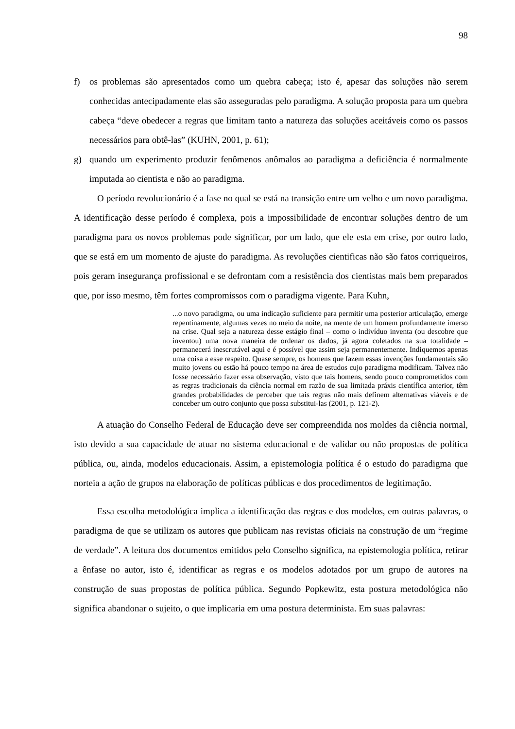98
f) os problemas são apresentados como um quebra cabeça; isto é, apesar das soluções não serem conhecidas antecipadamente elas são asseguradas pelo paradigma. A solução proposta para um quebra cabeça “deve obedecer a regras que limitam tanto a natureza das soluções aceitáveis como os passos necessários para obtê-las” (KUHN, 2001, p. 61);
g) quando um experimento produzir fenômenos anômalos ao paradigma a deficiência é normalmente imputada ao cientista e não ao paradigma.
O período revolucionário é a fase no qual se está na transição entre um velho e um novo paradigma. A identificação desse período é complexa, pois a impossibilidade de encontrar soluções dentro de um paradigma para os novos problemas pode significar, por um lado, que ele esta em crise, por outro lado, que se está em um momento de ajuste do paradigma. As revoluções cientificas não são fatos corriqueiros, pois geram insegurança profissional e se defrontam com a resistência dos cientistas mais bem preparados que, por isso mesmo, têm fortes compromissos com o paradigma vigente. Para Kuhn,
...o novo paradigma, ou uma indicação suficiente para permitir uma posterior articulação, emerge repentinamente, algumas vezes no meio da noite, na mente de um homem profundamente imerso na crise. Qual seja a natureza desse estágio final – como o indivíduo inventa (ou descobre que inventou) uma nova maneira de ordenar os dados, já agora coletados na sua totalidade – permanecerá inescrutável aqui e é possível que assim seja permanentemente. Indiquemos apenas uma coisa a esse respeito. Quase sempre, os homens que fazem essas invenções fundamentais são muito jovens ou estão há pouco tempo na área de estudos cujo paradigma modificam. Talvez não fosse necessário fazer essa observação, visto que tais homens, sendo pouco comprometidos com as regras tradicionais da ciência normal em razão de sua limitada práxis científica anterior, têm grandes probabilidades de perceber que tais regras não mais definem alternativas viáveis e de conceber um outro conjunto que possa substitui-las (2001, p. 121-2).
A atuação do Conselho Federal de Educação deve ser compreendida nos moldes da ciência normal, isto devido a sua capacidade de atuar no sistema educacional e de validar ou não propostas de política pública, ou, ainda, modelos educacionais. Assim, a epistemologia política é o estudo do paradigma que norteia a ação de grupos na elaboração de políticas públicas e dos procedimentos de legitimação.
Essa escolha metodológica implica a identificação das regras e dos modelos, em outras palavras, o paradigma de que se utilizam os autores que publicam nas revistas oficiais na construção de um “regime de verdade”. A leitura dos documentos emitidos pelo Conselho significa, na epistemologia política, retirar a ênfase no autor, isto é, identificar as regras e os modelos adotados por um grupo de autores na construção de suas propostas de política pública. Segundo Popkewitz, esta postura metodológica não significa abandonar o sujeito, o que implicaria em uma postura determinista. Em suas palavras: